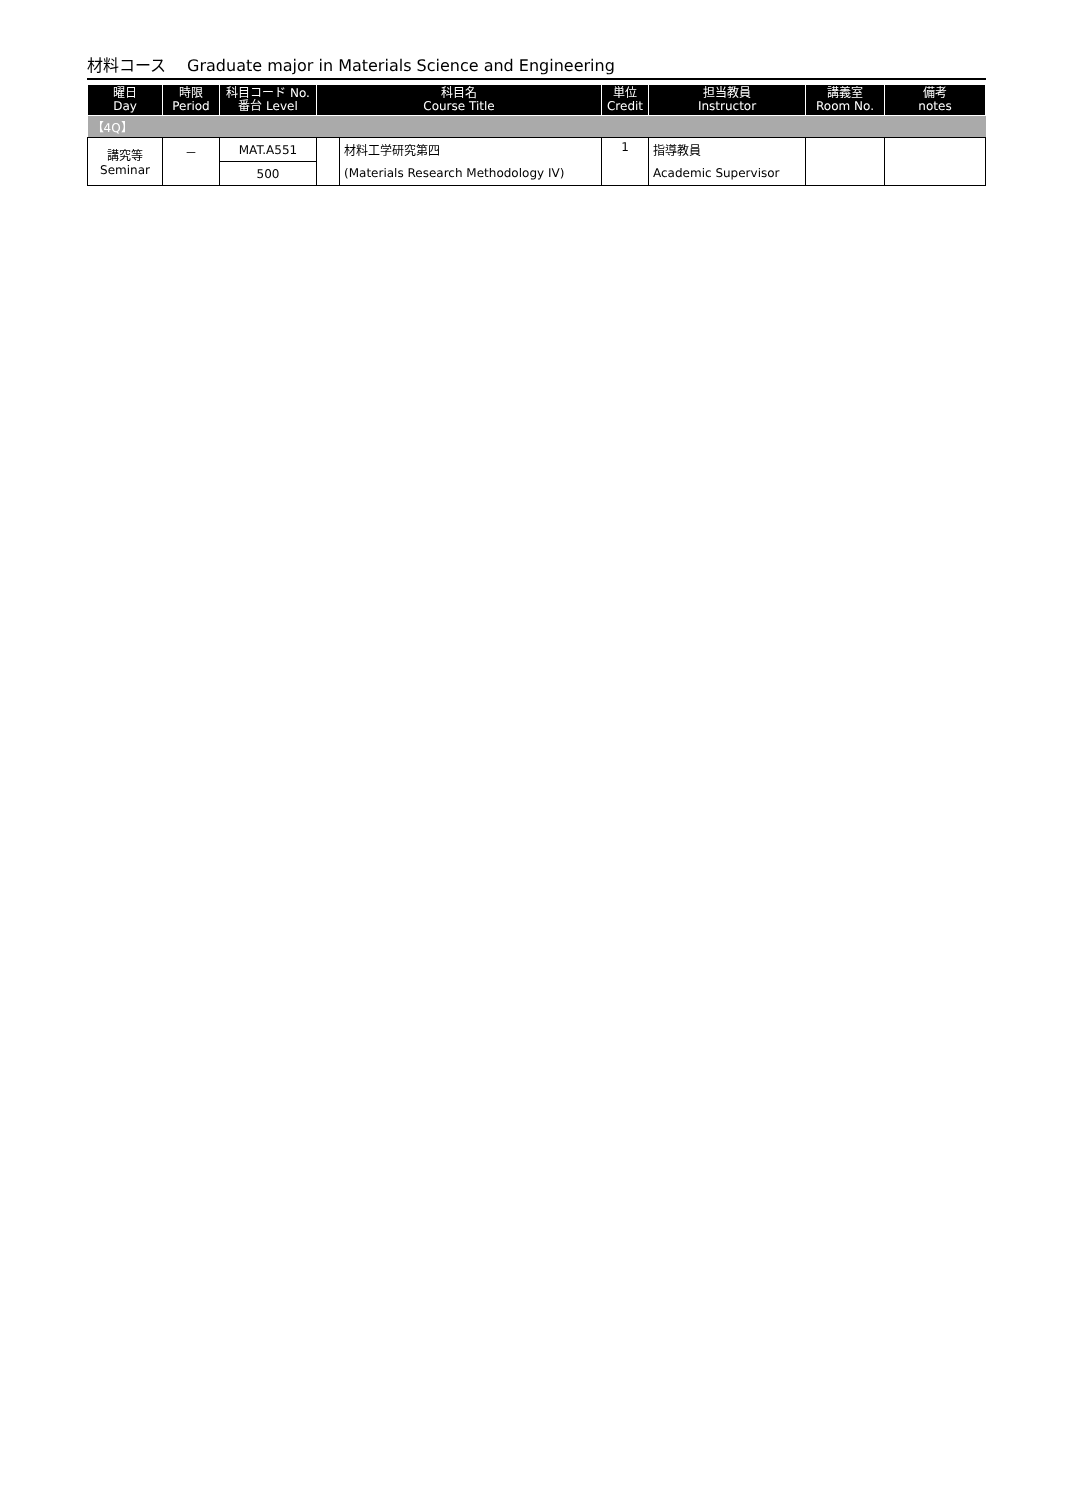材料コース　 Graduate major in Materials Science and Engineering
| 曜日 Day | 時限 Period | 科目コード No. 番台 Level | 科目名 Course Title | | 単位 Credit | 担当教員 Instructor | 講義室 Room No. | 備考 notes |
| --- | --- | --- | --- | --- | --- | --- | --- | --- |
| 【4Q】 | | | | | | | | |
| 講究等 Seminar | － | MAT.A551 | | 材料工学研究第四 | 1 | 指導教員 | | |
| | | 500 | | (Materials Research Methodology IV) | | Academic Supervisor | | |